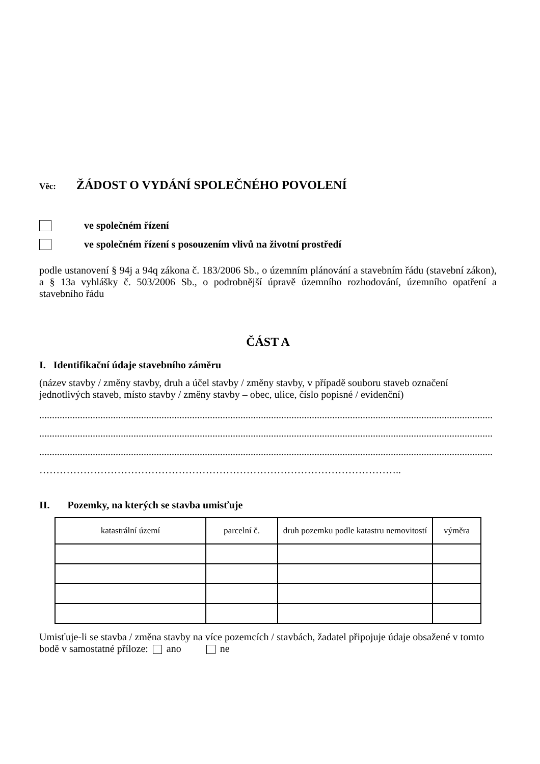Věc: ŽÁDOST O VYDÁNÍ SPOLEČNÉHO POVOLENÍ
ve společném řízení
ve společném řízení s posouzením vlivů na životní prostředí
podle ustanovení § 94j a 94q zákona č. 183/2006 Sb., o územním plánování a stavebním řádu (stavební zákon), a § 13a vyhlášky č. 503/2006 Sb., o podrobnější úpravě územního rozhodování, územního opatření a stavebního řádu
ČÁST A
I. Identifikační údaje stavebního záměru
(název stavby / změny stavby, druh a účel stavby / změny stavby, v případě souboru staveb označení jednotlivých staveb, místo stavby / změny stavby – obec, ulice, číslo popisné / evidenční)
..................................................................................................................................................................................
..................................................................................................................................................................................
..................................................................................................................................................................................
……………………………………………………………………………………………..
II. Pozemky, na kterých se stavba umisťuje
| katastrální území | parcelní č. | druh pozemku podle katastru nemovitostí | výměra |
Umisťuje-li se stavba / změna stavby na více pozemcích / stavbách, žadatel připojuje údaje obsažené v tomto bodě v samostatné příloze: ano ne